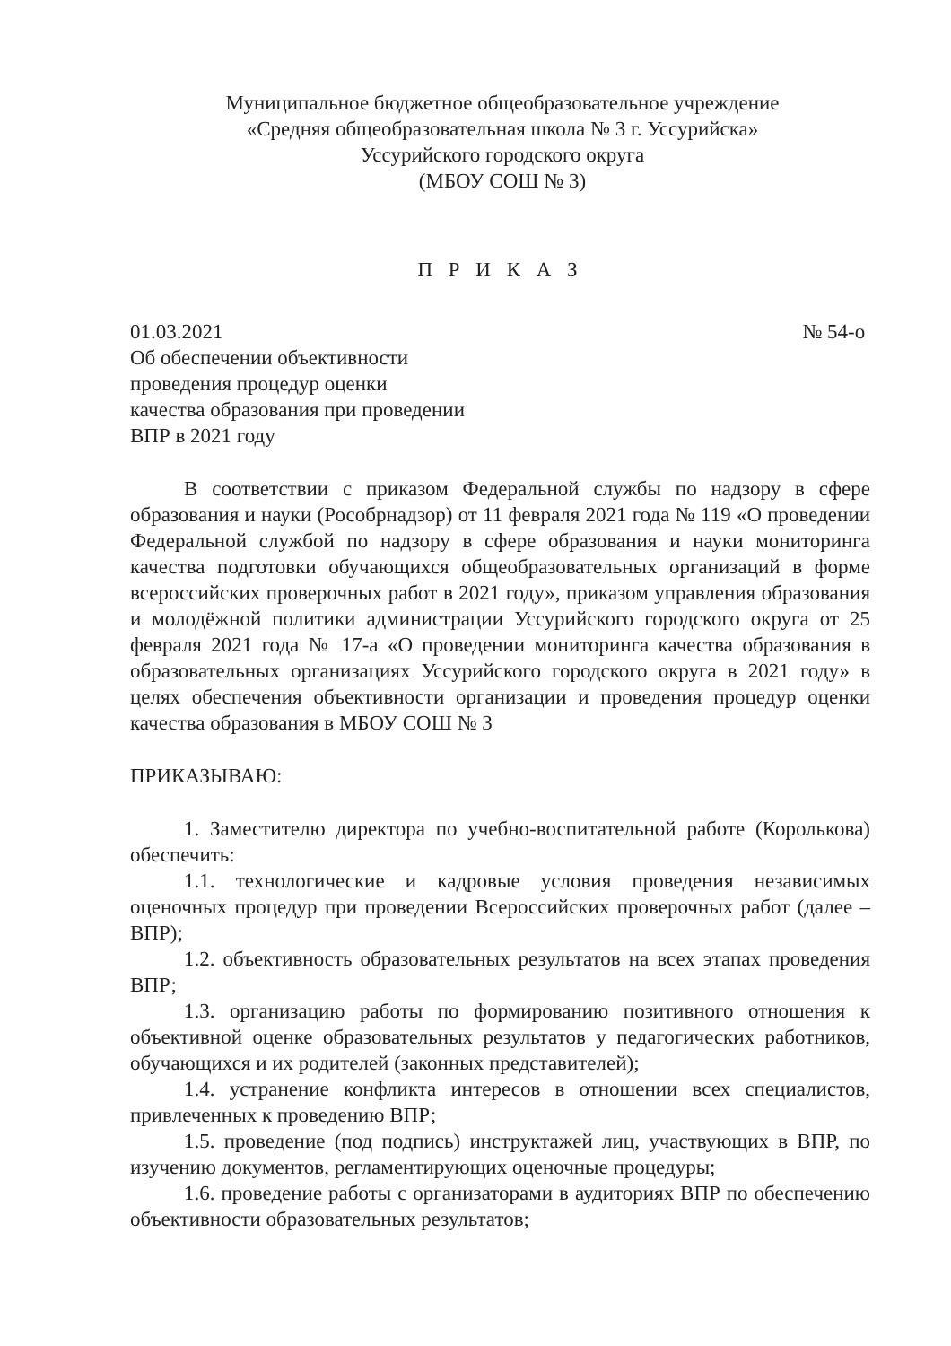Муниципальное бюджетное общеобразовательное учреждение
«Средняя общеобразовательная школа № 3 г. Уссурийска»
Уссурийского городского округа
(МБОУ СОШ № 3)
П Р И К А З
01.03.2021 № 54-о
Об обеспечении объективности
проведения процедур оценки
качества образования при проведении
ВПР в 2021 году
В соответствии с приказом Федеральной службы по надзору в сфере образования и науки (Рособрнадзор) от 11 февраля 2021 года № 119 «О проведении Федеральной службой по надзору в сфере образования и науки мониторинга качества подготовки обучающихся общеобразовательных организаций в форме всероссийских проверочных работ в 2021 году», приказом управления образования и молодёжной политики администрации Уссурийского городского округа от 25 февраля 2021 года № 17-а «О проведении мониторинга качества образования в образовательных организациях Уссурийского городского округа в 2021 году» в целях обеспечения объективности организации и проведения процедур оценки качества образования в МБОУ СОШ № 3
ПРИКАЗЫВАЮ:
1. Заместителю директора по учебно-воспитательной работе (Королькова) обеспечить:
1.1. технологические и кадровые условия проведения независимых оценочных процедур при проведении Всероссийских проверочных работ (далее – ВПР);
1.2. объективность образовательных результатов на всех этапах проведения ВПР;
1.3. организацию работы по формированию позитивного отношения к объективной оценке образовательных результатов у педагогических работников, обучающихся и их родителей (законных представителей);
1.4. устранение конфликта интересов в отношении всех специалистов, привлеченных к проведению ВПР;
1.5. проведение (под подпись) инструктажей лиц, участвующих в ВПР, по изучению документов, регламентирующих оценочные процедуры;
1.6. проведение работы с организаторами в аудиториях ВПР по обеспечению объективности образовательных результатов;